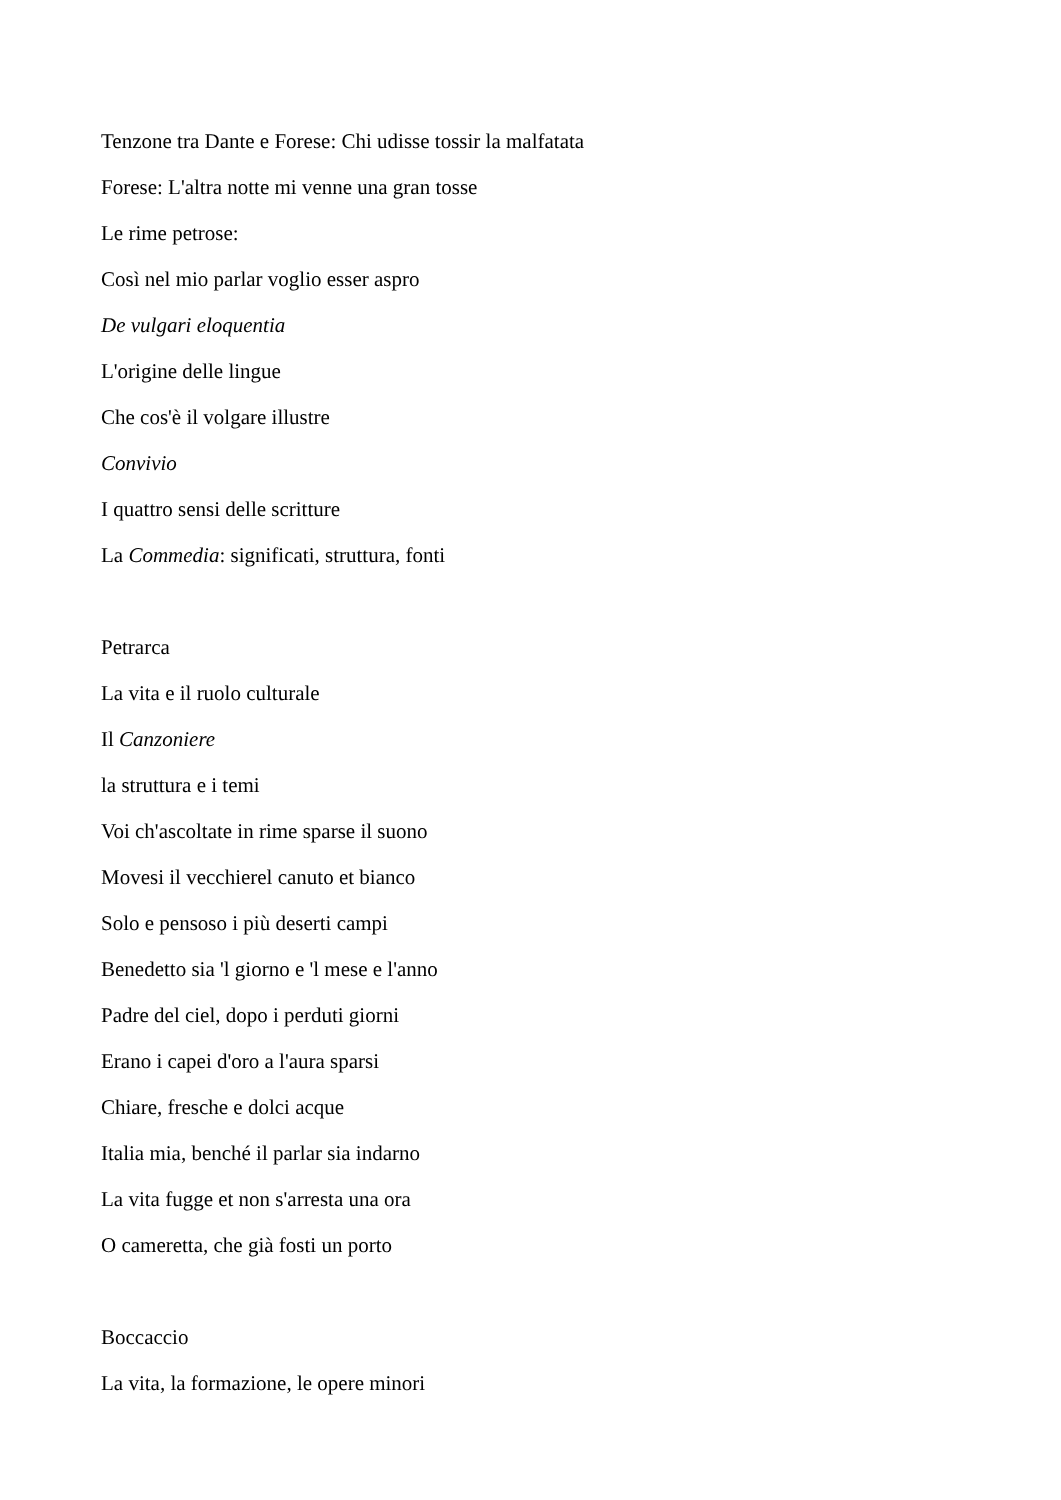Tenzone tra Dante e Forese: Chi udisse tossir la malfatata
Forese: L'altra notte mi venne una gran tosse
Le rime petrose:
Così nel mio parlar voglio esser aspro
De vulgari eloquentia
L'origine delle lingue
Che cos'è il volgare illustre
Convivio
I quattro sensi delle scritture
La Commedia: significati, struttura, fonti
Petrarca
La vita e il ruolo culturale
Il Canzoniere
la struttura e i temi
Voi ch'ascoltate in rime sparse il suono
Movesi il vecchierel canuto et bianco
Solo e pensoso i più deserti campi
Benedetto sia 'l giorno e 'l mese e l'anno
Padre del ciel, dopo i perduti giorni
Erano i capei d'oro a l'aura sparsi
Chiare, fresche e dolci acque
Italia mia, benché il parlar sia indarno
La vita fugge et non s'arresta una ora
O cameretta, che già fosti un porto
Boccaccio
La vita, la formazione, le opere minori